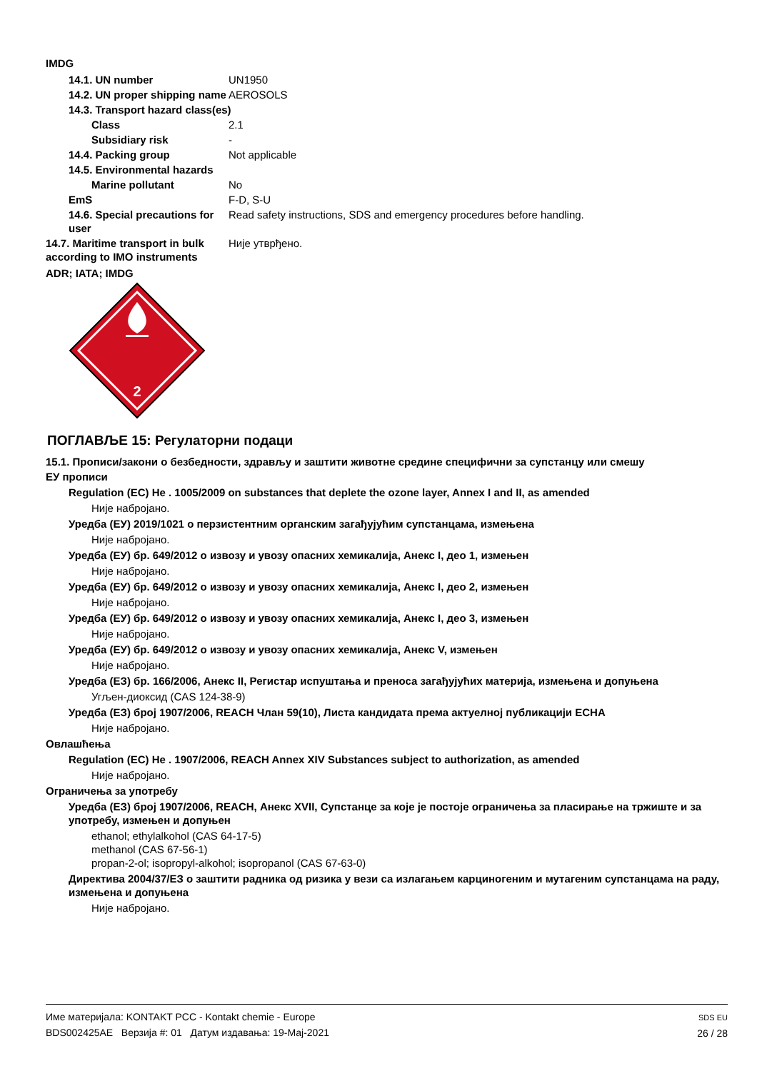IMDG
| | 14.1. UN number | UN1950 |
| | 14.2. UN proper shipping name | AEROSOLS |
| | 14.3. Transport hazard class(es) | |
| | Class | 2.1 |
| | Subsidiary risk | - |
| | 14.4. Packing group | Not applicable |
| | 14.5. Environmental hazards | |
| | Marine pollutant | No |
| | EmS | F-D, S-U |
| | 14.6. Special precautions for user | Read safety instructions, SDS and emergency procedures before handling. |
| 14.7. Maritime transport in bulk according to IMO instruments | | Није утврђено. |
ADR; IATA; IMDG
2
ПОГЛАВЉЕ 15: Регулаторни подаци
15.1. Прописи/закони о безбедности, здрављу и заштити животне средине специфични за супстанцу или смешу
ЕУ прописи
Regulation (EC) He . 1005/2009 on substances that deplete the ozone layer, Annex I and II, as amended
Није набројано.
Уредба (ЕУ) 2019/1021 о перзистентним органским загађујућим супстанцама, измењена
Није набројано.
Уредба (ЕУ) бр. 649/2012 о извозу и увозу опасних хемикалија, Анекс I, део 1, измењен
Није набројано.
Уредба (ЕУ) бр. 649/2012 о извозу и увозу опасних хемикалија, Анекс I, део 2, измењен
Није набројано.
Уредба (ЕУ) бр. 649/2012 о извозу и увозу опасних хемикалија, Анекс I, део 3, измењен
Није набројано.
Уредба (ЕУ) бр. 649/2012 о извозу и увозу опасних хемикалија, Анекс V, измењен
Није набројано.
Уредба (ЕЗ) бр. 166/2006, Анекс II, Регистар испуштања и преноса загађујућих материја, измењена и допуњена
Угљен-диоксид (CAS 124-38-9)
Уредба (ЕЗ) број 1907/2006, REACH Члан 59(10), Листа кандидата према актуелној публикацији ECHA
Није набројано.
Овлашћења
Regulation (EC) He . 1907/2006, REACH Annex XIV Substances subject to authorization, as amended
Није набројано.
Ограничења за употребу
Уредба (ЕЗ) број 1907/2006, REACH, Анекс XVII, Супстанце за које је постоје ограничења за пласирање на тржиште и за употребу, измењен и допуњен
ethanol; ethylalkohol (CAS 64-17-5)
methanol (CAS 67-56-1)
propan-2-ol; isopropyl-alkohol; isopropanol (CAS 67-63-0)
Директива 2004/37/ЕЗ о заштити радника од ризика у вези са излагањем карциногеним и мутагеним супстанцама на раду, измењена и допуњена
Није набројано.
Име материјала: KONTAKT PCC - Kontakt chemie - Europe
BDS002425AE Верзија #: 01 Датум издавања: 19-Мај-2021
SDS EU
26 / 28